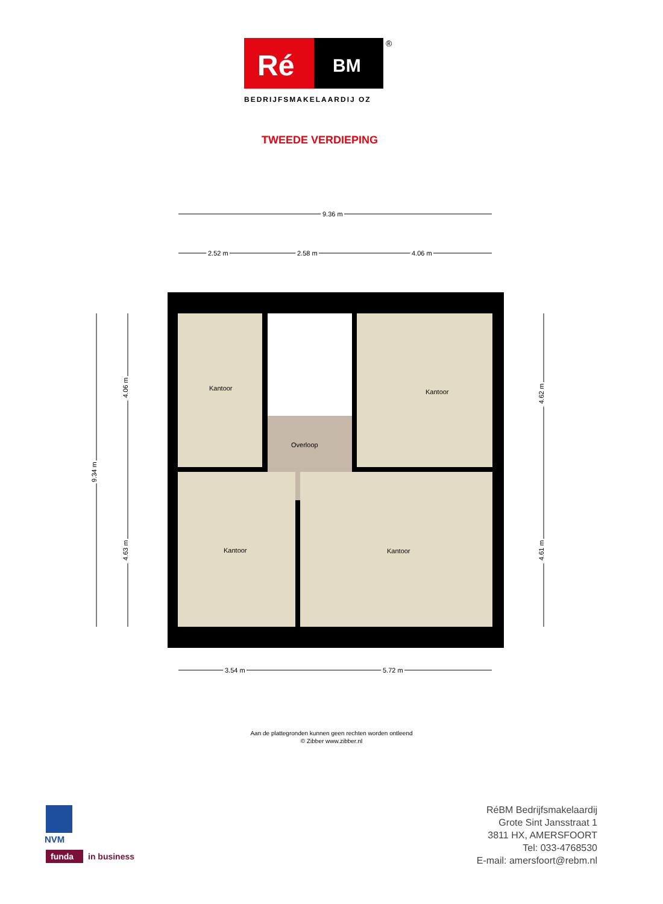Ré
BM
®
BEDRIJFSMAKELAARDIJ OZ
TWEEDE VERDIEPING
9.36 m
2.52 m
2.58 m
4.06 m
Kantoor
Kantoor
Overloop
Kantoor
Kantoor
9.34 m
4.06 m
4.63 m
4.62 m
4.61 m
3.54 m
5.72 m
Aan de plattegronden kunnen geen rechten worden ontleend
© Zibber www.zibber.nl
NVM
funda
in business
RéBM Bedrijfsmakelaardij
Grote Sint Jansstraat 1
3811 HX, AMERSFOORT
Tel: 033-4768530
E-mail: amersfoort@rebm.nl